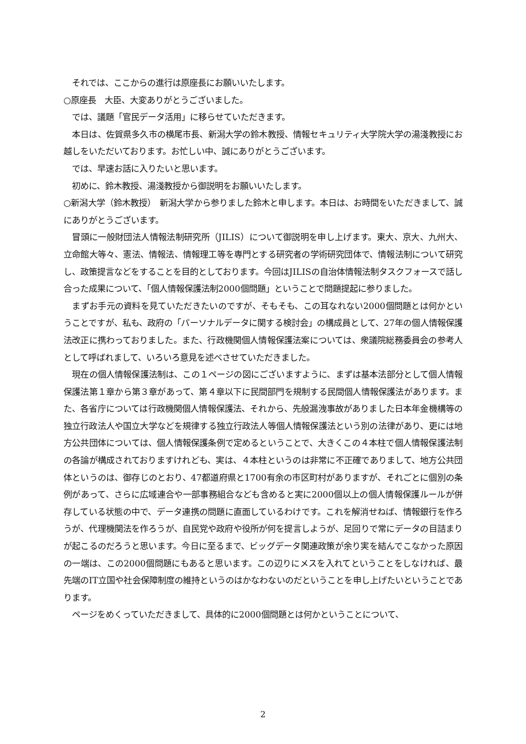それでは、ここからの進行は原座長にお願いいたします。
○原座長　大臣、大変ありがとうございました。
　では、議題「官民データ活用」に移らせていただきます。
　本日は、佐賀県多久市の横尾市長、新潟大学の鈴木教授、情報セキュリティ大学院大学の湯淺教授にお越しをいただいております。お忙しい中、誠にありがとうございます。
　では、早速お話に入りたいと思います。
　初めに、鈴木教授、湯淺教授から御説明をお願いいたします。
○新潟大学（鈴木教授）　新潟大学から参りました鈴木と申します。本日は、お時間をいただきまして、誠にありがとうございます。
　冒頭に一般財団法人情報法制研究所（JILIS）について御説明を申し上げます。東大、京大、九州大、立命館大等々、憲法、情報法、情報理工等を専門とする研究者の学術研究団体で、情報法制について研究し、政策提言などをすることを目的としております。今回はJILISの自治体情報法制タスクフォースで話し合った成果について、「個人情報保護法制2000個問題」ということで問題提起に参りました。
　まずお手元の資料を見ていただきたいのですが、そもそも、この耳なれない2000個問題とは何かということですが、私も、政府の「パーソナルデータに関する検討会」の構成員として、27年の個人情報保護法改正に携わっておりました。また、行政機関個人情報保護法案については、衆議院総務委員会の参考人として呼ばれまして、いろいろ意見を述べさせていただきました。
　現在の個人情報保護法制は、この１ページの図にございますように、まずは基本法部分として個人情報保護法第１章から第３章があって、第４章以下に民間部門を規制する民間個人情報保護法があります。また、各省庁については行政機関個人情報保護法、それから、先般漏洩事故がありました日本年金機構等の独立行政法人や国立大学などを規律する独立行政法人等個人情報保護法という別の法律があり、更には地方公共団体については、個人情報保護条例で定めるということで、大きくこの４本柱で個人情報保護法制の各論が構成されておりますけれども、実は、４本柱というのは非常に不正確でありまして、地方公共団体というのは、御存じのとおり、47都道府県と1700有余の市区町村がありますが、それごとに個別の条例があって、さらに広域連合や一部事務組合なども含めると実に2000個以上の個人情報保護ルールが併存している状態の中で、データ連携の問題に直面しているわけです。これを解消せねば、情報銀行を作ろうが、代理機関法を作ろうが、自民党や政府や役所が何を提言しようが、足回りで常にデータの目詰まりが起こるのだろうと思います。今日に至るまで、ビッグデータ関連政策が余り実を結んでこなかった原因の一端は、この2000個問題にもあると思います。この辺りにメスを入れてということをしなければ、最先端のIT立国や社会保障制度の維持というのはかなわないのだということを申し上げたいということであります。
　ページをめくっていただきまして、具体的に2000個問題とは何かということについて、
2